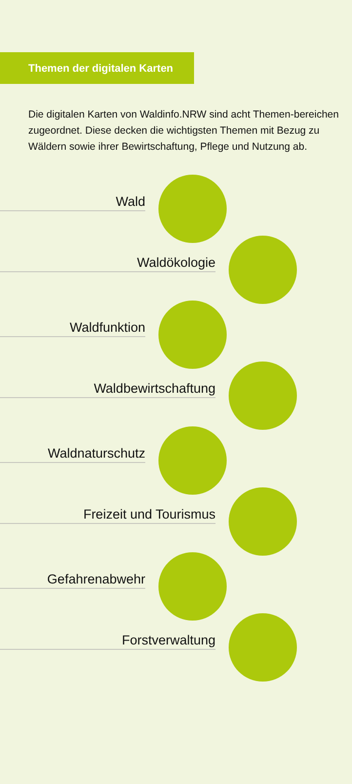Themen der digitalen Karten
Die digitalen Karten von Waldinfo.NRW sind acht Themen-bereichen zugeordnet. Diese decken die wichtigsten Themen mit Bezug zu Wäldern sowie ihrer Bewirtschaftung, Pflege und Nutzung ab.
Wald
Waldökologie
Waldfunktion
Waldbewirtschaftung
Waldnaturschutz
Freizeit und Tourismus
Gefahrenabwehr
Forstverwaltung